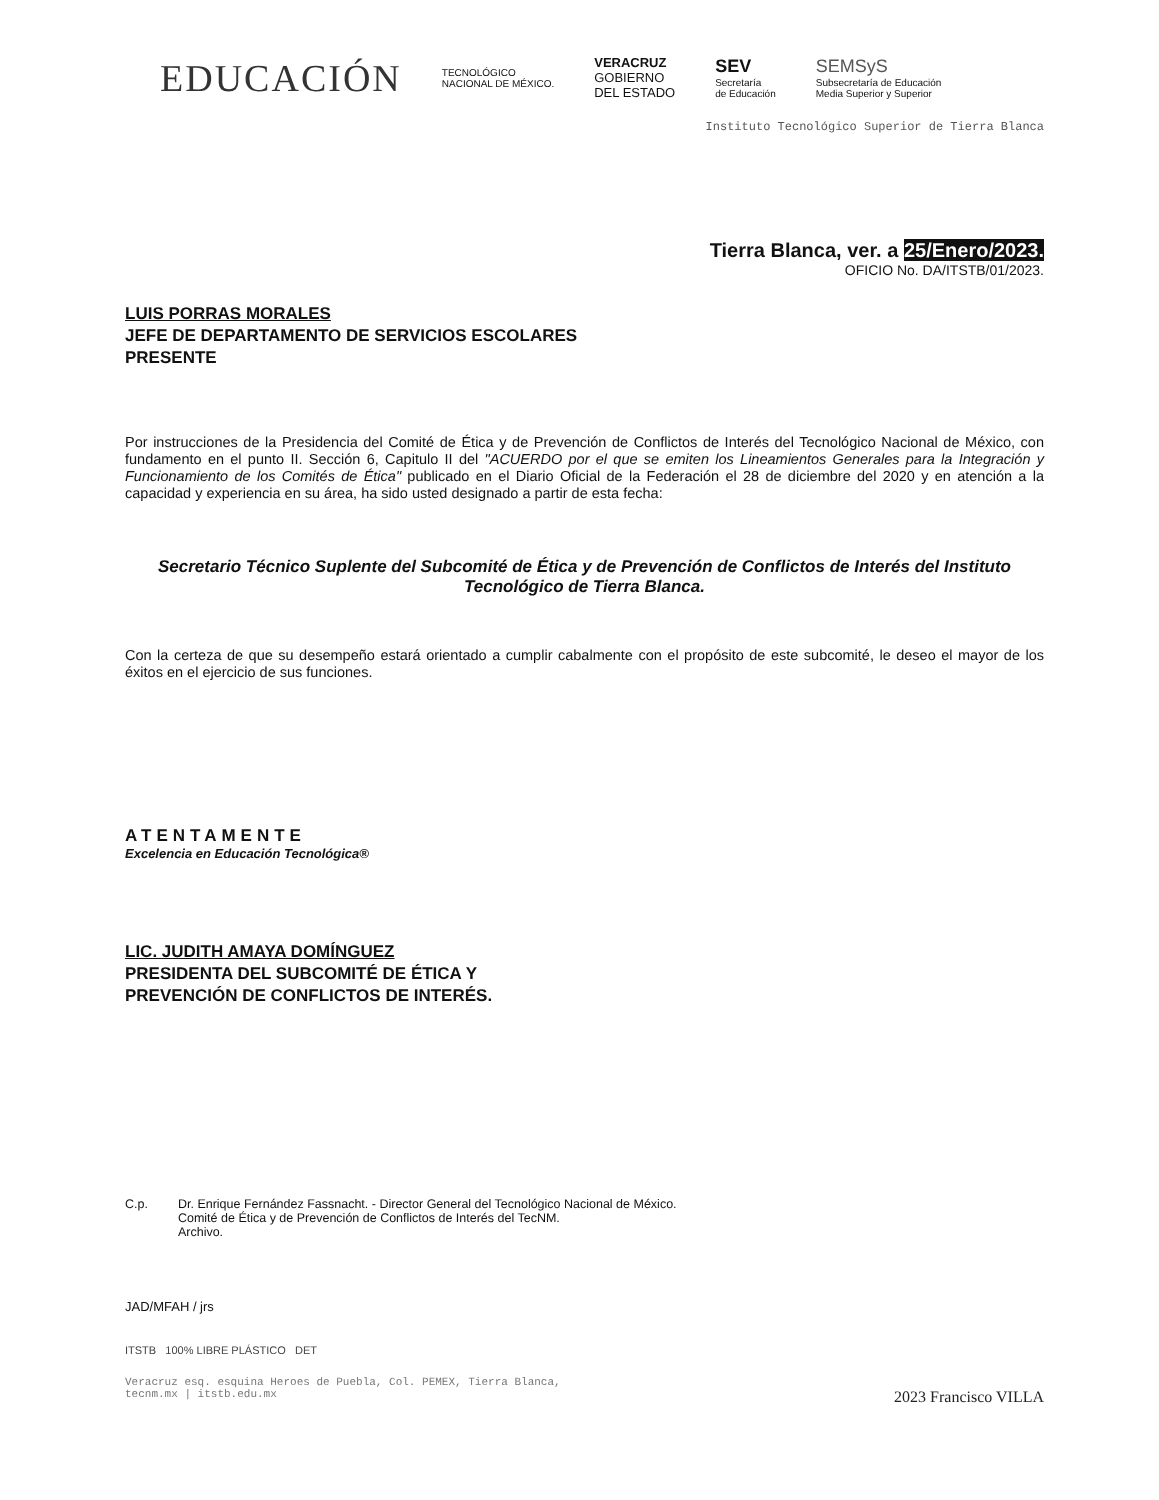EDUCACIÓN
TECNOLÓGICO
NACIONAL DE MÉXICO.
VERACRUZ
GOBIERNO
DEL ESTADO
SEV
Secretaría
de Educación
SEMSyS
Subsecretaría de Educación
Media Superior y Superior
Instituto Tecnológico Superior de Tierra Blanca
Tierra Blanca, ver. a 25/Enero/2023.
OFICIO No. DA/ITSTB/01/2023.
LUIS PORRAS MORALES
JEFE DE DEPARTAMENTO DE SERVICIOS ESCOLARES
PRESENTE
Por instrucciones de la Presidencia del Comité de Ética y de Prevención de Conflictos de Interés del Tecnológico Nacional de México, con fundamento en el punto II. Sección 6, Capitulo II del "ACUERDO por el que se emiten los Lineamientos Generales para la Integración y Funcionamiento de los Comités de Ética" publicado en el Diario Oficial de la Federación el 28 de diciembre del 2020 y en atención a la capacidad y experiencia en su área, ha sido usted designado a partir de esta fecha:
Secretario Técnico Suplente del Subcomité de Ética y de Prevención de Conflictos de Interés del Instituto Tecnológico de Tierra Blanca.
Con la certeza de que su desempeño estará orientado a cumplir cabalmente con el propósito de este subcomité, le deseo el mayor de los éxitos en el ejercicio de sus funciones.
ATENTAMENTE
Excelencia en Educación Tecnológica®
LIC. JUDITH AMAYA DOMÍNGUEZ
PRESIDENTA DEL SUBCOMITÉ DE ÉTICA Y
PREVENCIÓN DE CONFLICTOS DE INTERÉS.
C.p. Dr. Enrique Fernández Fassnacht. - Director General del Tecnológico Nacional de México.
Comité de Ética y de Prevención de Conflictos de Interés del TecNM.
Archivo.
JAD/MFAH / jrs
ITSTB 100% LIBRE PLÁSTICO DET
Veracruz esq. esquina Heroes de Puebla, Col. PEMEX, Tierra Blanca,
tecnm.mx | itstb.edu.mx 2023 Francisco VILLA